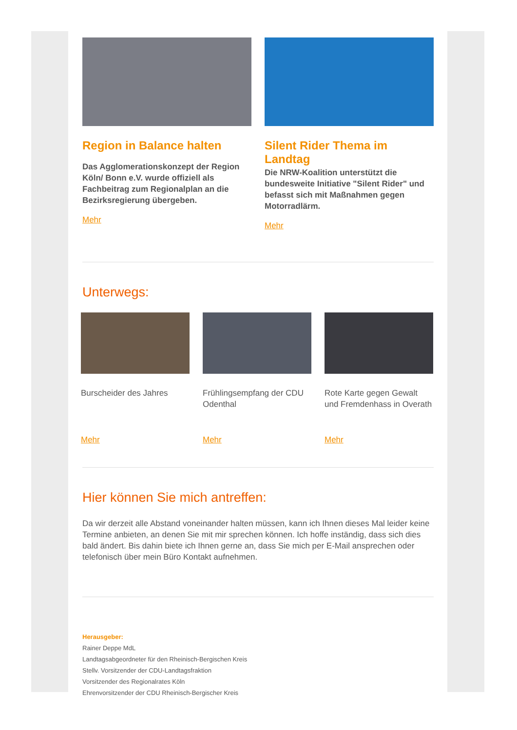Region in Balance halten
Das Agglomerationskonzept der Region Köln/ Bonn e.V. wurde offiziell als Fachbeitrag zum Regionalplan an die Bezirksregierung übergeben.
Mehr
Silent Rider Thema im Landtag
Die NRW-Koalition unterstützt die bundesweite Initiative "Silent Rider" und befasst sich mit Maßnahmen gegen Motorradlärm.
Mehr
Unterwegs:
Burscheider des Jahres
Mehr
Frühlingsempfang der CDU Odenthal
Mehr
Rote Karte gegen Gewalt und Fremdenhass in Overath
Mehr
Hier können Sie mich antreffen:
Da wir derzeit alle Abstand voneinander halten müssen, kann ich Ihnen dieses Mal leider keine Termine anbieten, an denen Sie mit mir sprechen können. Ich hoffe inständig, dass sich dies bald ändert. Bis dahin biete ich Ihnen gerne an, dass Sie mich per E-Mail ansprechen oder telefonisch über mein Büro Kontakt aufnehmen.
Herausgeber:
Rainer Deppe MdL
Landtagsabgeordneter für den Rheinisch-Bergischen Kreis
Stellv. Vorsitzender der CDU-Landtagsfraktion
Vorsitzender des Regionalrates Köln
Ehrenvorsitzender der CDU Rheinisch-Bergischer Kreis